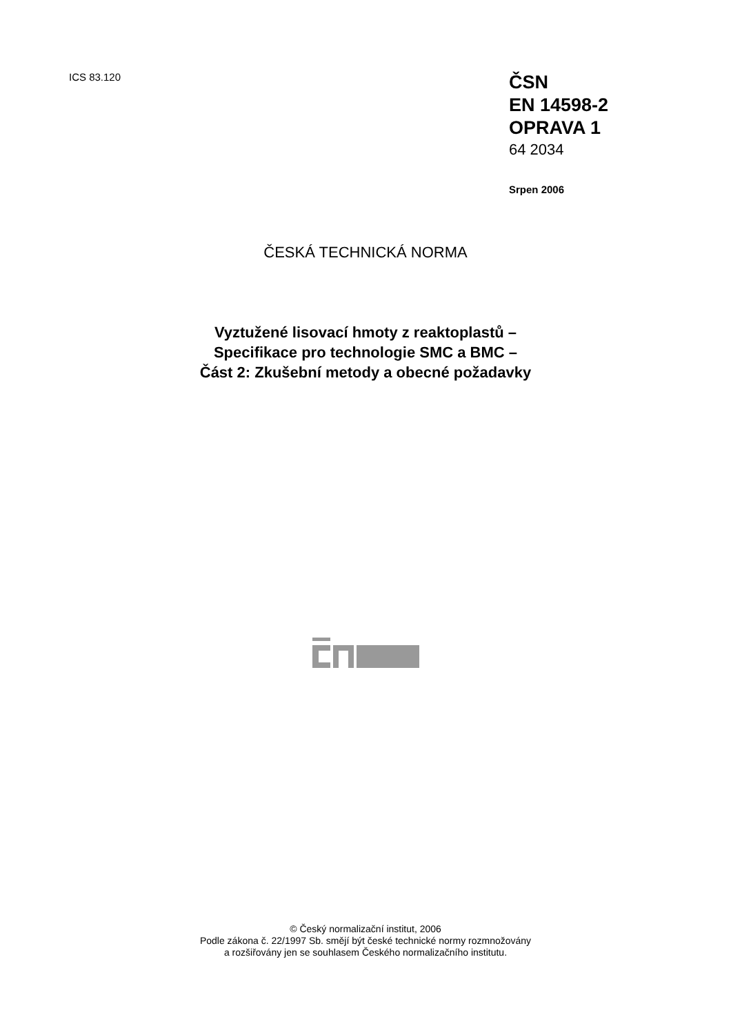ICS 83.120
ČSN
EN 14598-2
OPRAVA 1
64 2034
Srpen 2006
ČESKÁ TECHNICKÁ NORMA
Vyztužené lisovací hmoty z reaktoplastů –
Specifikace pro technologie SMC a BMC –
Část 2: Zkušební metody a obecné požadavky
© Český normalizační institut, 2006
Podle zákona č. 22/1997 Sb. smějí být české technické normy rozmnožovány
a rozšiřovány jen se souhlasem Českého normalizačního institutu.